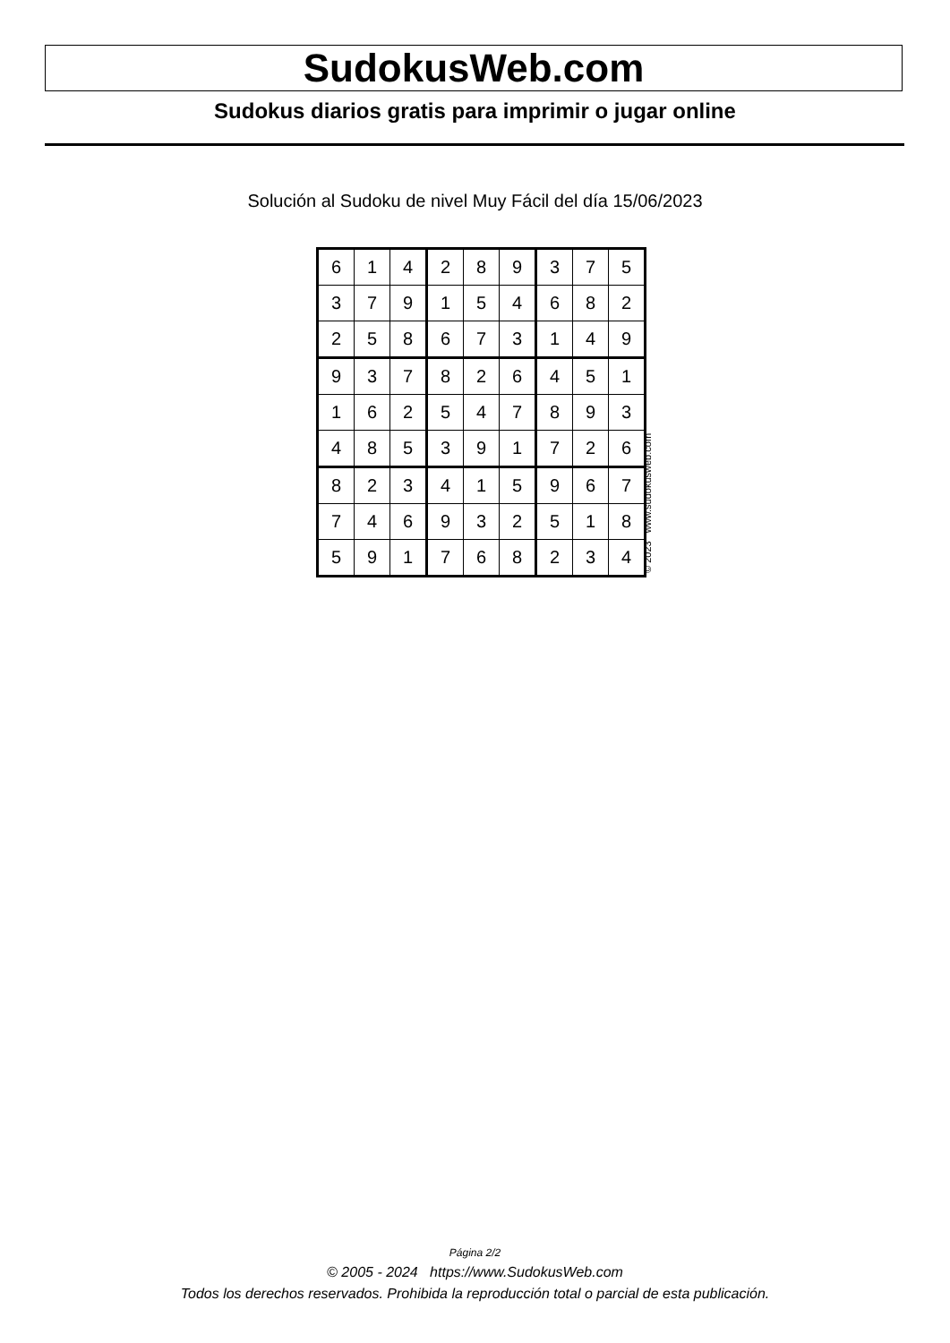SudokusWeb.com
Sudokus diarios gratis para imprimir o jugar online
Solución al Sudoku de nivel Muy Fácil del día 15/06/2023
| 6 | 1 | 4 | 2 | 8 | 9 | 3 | 7 | 5 |
| 3 | 7 | 9 | 1 | 5 | 4 | 6 | 8 | 2 |
| 2 | 5 | 8 | 6 | 7 | 3 | 1 | 4 | 9 |
| 9 | 3 | 7 | 8 | 2 | 6 | 4 | 5 | 1 |
| 1 | 6 | 2 | 5 | 4 | 7 | 8 | 9 | 3 |
| 4 | 8 | 5 | 3 | 9 | 1 | 7 | 2 | 6 |
| 8 | 2 | 3 | 4 | 1 | 5 | 9 | 6 | 7 |
| 7 | 4 | 6 | 9 | 3 | 2 | 5 | 1 | 8 |
| 5 | 9 | 1 | 7 | 6 | 8 | 2 | 3 | 4 |
© 2023 www.sudokusweb.com
Página 2/2
© 2005 - 2024 https://www.SudokusWeb.com
Todos los derechos reservados. Prohibida la reproducción total o parcial de esta publicación.